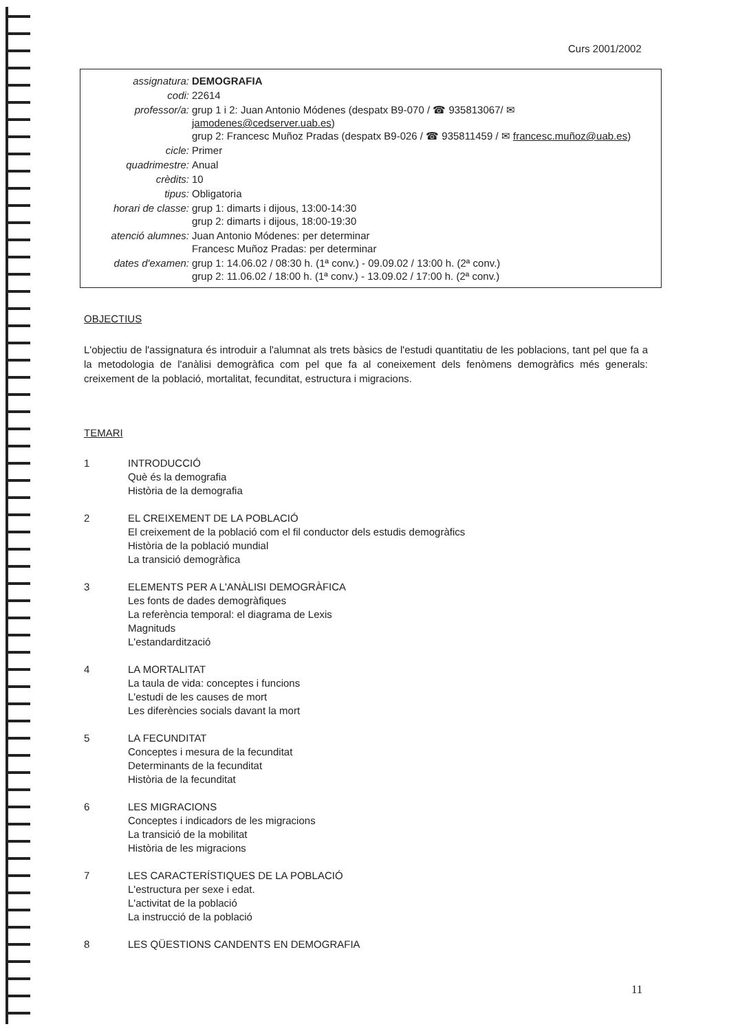Curs 2001/2002
| assignatura: | DEMOGRAFIA |
| codi: | 22614 |
| professor/a: | grup 1 i 2: Juan Antonio Módenes (despatx B9-070 / ☎ 935813067/ ✉ jamodenes@cedserver.uab.es ) grup 2: Francesc Muñoz Pradas (despatx B9-026 / ☎ 935811459 / ✉ francesc.muñoz@uab.es ) |
| cicle: | Primer |
| quadrimestre: | Anual |
| crèdits: | 10 |
| tipus: | Obligatoria |
| horari de classe: | grup 1: dimarts i dijous, 13:00-14:30 grup 2: dimarts i dijous, 18:00-19:30 |
| atenció alumnes: | Juan Antonio Módenes: per determinar Francesc Muñoz Pradas: per determinar |
| dates d'examen: | grup 1: 14.06.02 / 08:30 h. (1ª conv.) - 09.09.02 / 13:00 h. (2ª conv.) grup 2: 11.06.02 / 18:00 h. (1ª conv.) - 13.09.02 / 17:00 h. (2ª conv.) |
OBJECTIUS
L'objectiu de l'assignatura és introduir a l'alumnat als trets bàsics de l'estudi quantitatiu de les poblacions, tant pel que fa a la metodologia de l'anàlisi demogràfica com pel que fa al coneixement dels fenòmens demogràfics més generals: creixement de la població, mortalitat, fecunditat, estructura i migracions.
TEMARI
1 INTRODUCCIÓ
Què és la demografia
Història de la demografia
2 EL CREIXEMENT DE LA POBLACIÓ
El creixement de la població com el fil conductor dels estudis demogràfics
Història de la població mundial
La transició demogràfica
3 ELEMENTS PER A L'ANÀLISI DEMOGRÀFICA
Les fonts de dades demogràfiques
La referència temporal: el diagrama de Lexis
Magnituds
L'estandardització
4 LA MORTALITAT
La taula de vida: conceptes i funcions
L'estudi de les causes de mort
Les diferències socials davant la mort
5 LA FECUNDITAT
Conceptes i mesura de la fecunditat
Determinants de la fecunditat
Història de la fecunditat
6 LES MIGRACIONS
Conceptes i indicadors de les migracions
La transició de la mobilitat
Història de les migracions
7 LES CARACTERÍSTIQUES DE LA POBLACIÓ
L'estructura per sexe i edat.
L'activitat de la població
La instrucció de la població
8 LES QÜESTIONS CANDENTS EN DEMOGRAFIA
11